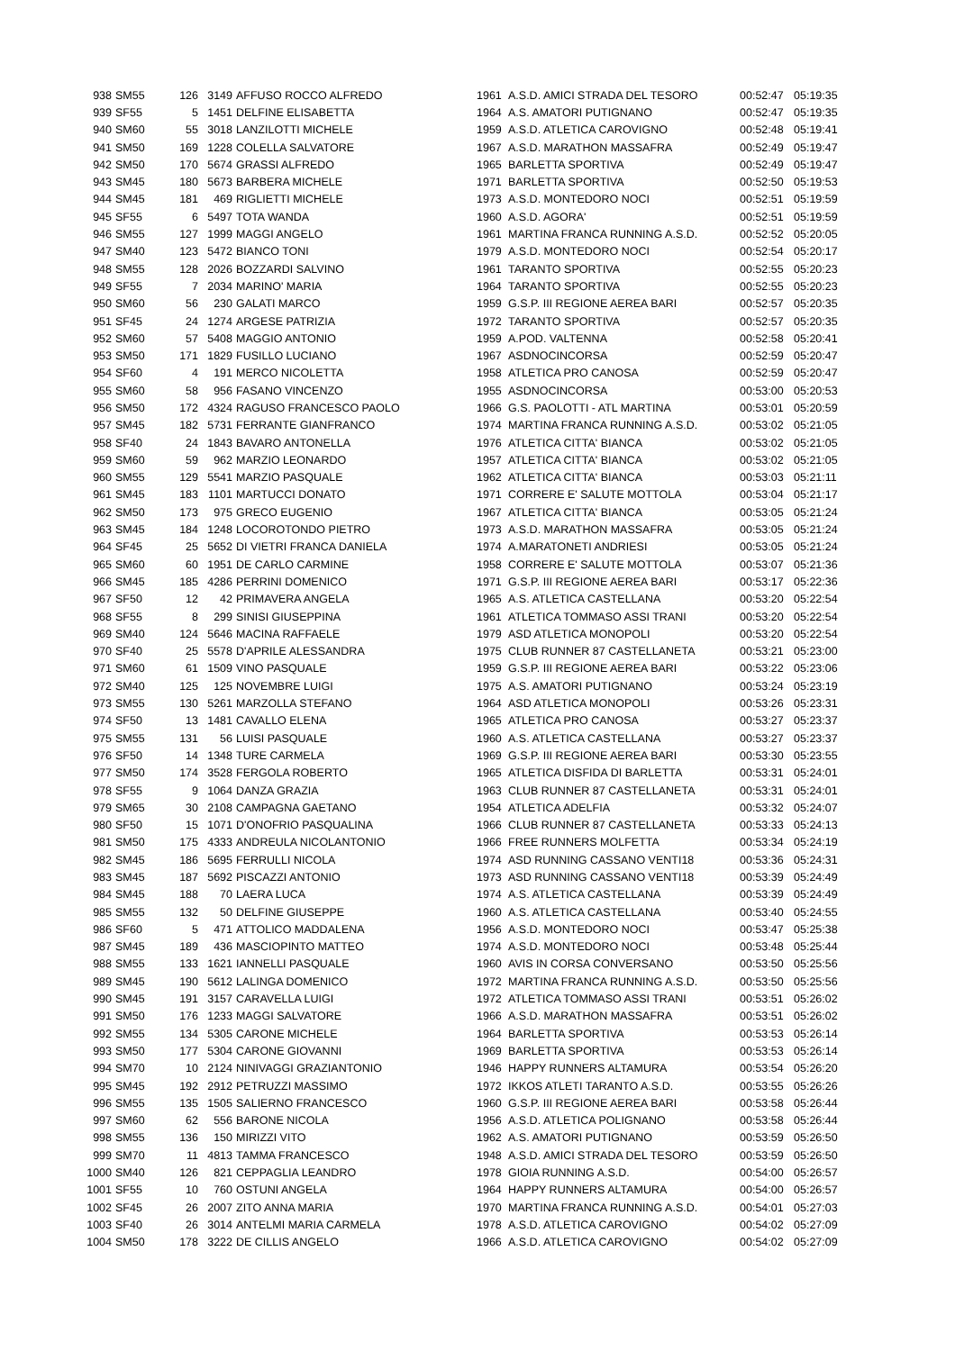| 938 | SM55 | 126 | 3149 | AFFUSO ROCCO ALFREDO | 1961 | A.S.D. AMICI STRADA DEL TESORO | 00:52:47 | 05:19:35 |
| 939 | SF55 | 5 | 1451 | DELFINE ELISABETTA | 1964 | A.S. AMATORI PUTIGNANO | 00:52:47 | 05:19:35 |
| 940 | SM60 | 55 | 3018 | LANZILOTTI MICHELE | 1959 | A.S.D. ATLETICA CAROVIGNO | 00:52:48 | 05:19:41 |
| 941 | SM50 | 169 | 1228 | COLELLA SALVATORE | 1967 | A.S.D. MARATHON MASSAFRA | 00:52:49 | 05:19:47 |
| 942 | SM50 | 170 | 5674 | GRASSI ALFREDO | 1965 | BARLETTA SPORTIVA | 00:52:49 | 05:19:47 |
| 943 | SM45 | 180 | 5673 | BARBERA MICHELE | 1971 | BARLETTA SPORTIVA | 00:52:50 | 05:19:53 |
| 944 | SM45 | 181 | 469 | RIGLIETTI MICHELE | 1973 | A.S.D. MONTEDORO NOCI | 00:52:51 | 05:19:59 |
| 945 | SF55 | 6 | 5497 | TOTA WANDA | 1960 | A.S.D. AGORA' | 00:52:51 | 05:19:59 |
| 946 | SM55 | 127 | 1999 | MAGGI ANGELO | 1961 | MARTINA FRANCA RUNNING A.S.D. | 00:52:52 | 05:20:05 |
| 947 | SM40 | 123 | 5472 | BIANCO TONI | 1979 | A.S.D. MONTEDORO NOCI | 00:52:54 | 05:20:17 |
| 948 | SM55 | 128 | 2026 | BOZZARDI SALVINO | 1961 | TARANTO SPORTIVA | 00:52:55 | 05:20:23 |
| 949 | SF55 | 7 | 2034 | MARINO' MARIA | 1964 | TARANTO SPORTIVA | 00:52:55 | 05:20:23 |
| 950 | SM60 | 56 | 230 | GALATI MARCO | 1959 | G.S.P. III REGIONE AEREA BARI | 00:52:57 | 05:20:35 |
| 951 | SF45 | 24 | 1274 | ARGESE PATRIZIA | 1972 | TARANTO SPORTIVA | 00:52:57 | 05:20:35 |
| 952 | SM60 | 57 | 5408 | MAGGIO ANTONIO | 1959 | A.POD. VALTENNA | 00:52:58 | 05:20:41 |
| 953 | SM50 | 171 | 1829 | FUSILLO LUCIANO | 1967 | ASDNOCINCORSA | 00:52:59 | 05:20:47 |
| 954 | SF60 | 4 | 191 | MERCO NICOLETTA | 1958 | ATLETICA PRO CANOSA | 00:52:59 | 05:20:47 |
| 955 | SM60 | 58 | 956 | FASANO VINCENZO | 1955 | ASDNOCINCORSA | 00:53:00 | 05:20:53 |
| 956 | SM50 | 172 | 4324 | RAGUSO FRANCESCO PAOLO | 1966 | G.S. PAOLOTTI - ATL MARTINA | 00:53:01 | 05:20:59 |
| 957 | SM45 | 182 | 5731 | FERRANTE GIANFRANCO | 1974 | MARTINA FRANCA RUNNING A.S.D. | 00:53:02 | 05:21:05 |
| 958 | SF40 | 24 | 1843 | BAVARO ANTONELLA | 1976 | ATLETICA CITTA' BIANCA | 00:53:02 | 05:21:05 |
| 959 | SM60 | 59 | 962 | MARZIO LEONARDO | 1957 | ATLETICA CITTA' BIANCA | 00:53:02 | 05:21:05 |
| 960 | SM55 | 129 | 5541 | MARZIO PASQUALE | 1962 | ATLETICA CITTA' BIANCA | 00:53:03 | 05:21:11 |
| 961 | SM45 | 183 | 1101 | MARTUCCI DONATO | 1971 | CORRERE E' SALUTE MOTTOLA | 00:53:04 | 05:21:17 |
| 962 | SM50 | 173 | 975 | GRECO EUGENIO | 1967 | ATLETICA CITTA' BIANCA | 00:53:05 | 05:21:24 |
| 963 | SM45 | 184 | 1248 | LOCOROTONDO PIETRO | 1973 | A.S.D. MARATHON MASSAFRA | 00:53:05 | 05:21:24 |
| 964 | SF45 | 25 | 5652 | DI VIETRI FRANCA DANIELA | 1974 | A.MARATONETI ANDRIESI | 00:53:05 | 05:21:24 |
| 965 | SM60 | 60 | 1951 | DE CARLO CARMINE | 1958 | CORRERE E' SALUTE MOTTOLA | 00:53:07 | 05:21:36 |
| 966 | SM45 | 185 | 4286 | PERRINI DOMENICO | 1971 | G.S.P. III REGIONE AEREA BARI | 00:53:17 | 05:22:36 |
| 967 | SF50 | 12 | 42 | PRIMAVERA ANGELA | 1965 | A.S. ATLETICA CASTELLANA | 00:53:20 | 05:22:54 |
| 968 | SF55 | 8 | 299 | SINISI GIUSEPPINA | 1961 | ATLETICA TOMMASO ASSI TRANI | 00:53:20 | 05:22:54 |
| 969 | SM40 | 124 | 5646 | MACINA RAFFAELE | 1979 | ASD ATLETICA MONOPOLI | 00:53:20 | 05:22:54 |
| 970 | SF40 | 25 | 5578 | D'APRILE ALESSANDRA | 1975 | CLUB RUNNER 87 CASTELLANETA | 00:53:21 | 05:23:00 |
| 971 | SM60 | 61 | 1509 | VINO PASQUALE | 1959 | G.S.P. III REGIONE AEREA BARI | 00:53:22 | 05:23:06 |
| 972 | SM40 | 125 | 125 | NOVEMBRE LUIGI | 1975 | A.S. AMATORI PUTIGNANO | 00:53:24 | 05:23:19 |
| 973 | SM55 | 130 | 5261 | MARZOLLA STEFANO | 1964 | ASD ATLETICA MONOPOLI | 00:53:26 | 05:23:31 |
| 974 | SF50 | 13 | 1481 | CAVALLO ELENA | 1965 | ATLETICA PRO CANOSA | 00:53:27 | 05:23:37 |
| 975 | SM55 | 131 | 56 | LUISI PASQUALE | 1960 | A.S. ATLETICA CASTELLANA | 00:53:27 | 05:23:37 |
| 976 | SF50 | 14 | 1348 | TURE CARMELA | 1969 | G.S.P. III REGIONE AEREA BARI | 00:53:30 | 05:23:55 |
| 977 | SM50 | 174 | 3528 | FERGOLA ROBERTO | 1965 | ATLETICA DISFIDA DI BARLETTA | 00:53:31 | 05:24:01 |
| 978 | SF55 | 9 | 1064 | DANZA GRAZIA | 1963 | CLUB RUNNER 87 CASTELLANETA | 00:53:31 | 05:24:01 |
| 979 | SM65 | 30 | 2108 | CAMPAGNA GAETANO | 1954 | ATLETICA ADELFIA | 00:53:32 | 05:24:07 |
| 980 | SF50 | 15 | 1071 | D'ONOFRIO PASQUALINA | 1966 | CLUB RUNNER 87 CASTELLANETA | 00:53:33 | 05:24:13 |
| 981 | SM50 | 175 | 4333 | ANDREULA NICOLANTONIO | 1966 | FREE RUNNERS MOLFETTA | 00:53:34 | 05:24:19 |
| 982 | SM45 | 186 | 5695 | FERRULLI NICOLA | 1974 | ASD RUNNING CASSANO VENTI18 | 00:53:36 | 05:24:31 |
| 983 | SM45 | 187 | 5692 | PISCAZZI ANTONIO | 1973 | ASD RUNNING CASSANO VENTI18 | 00:53:39 | 05:24:49 |
| 984 | SM45 | 188 | 70 | LAERA LUCA | 1974 | A.S. ATLETICA CASTELLANA | 00:53:39 | 05:24:49 |
| 985 | SM55 | 132 | 50 | DELFINE GIUSEPPE | 1960 | A.S. ATLETICA CASTELLANA | 00:53:40 | 05:24:55 |
| 986 | SF60 | 5 | 471 | ATTOLICO MADDALENA | 1956 | A.S.D. MONTEDORO NOCI | 00:53:47 | 05:25:38 |
| 987 | SM45 | 189 | 436 | MASCIOPINTO MATTEO | 1974 | A.S.D. MONTEDORO NOCI | 00:53:48 | 05:25:44 |
| 988 | SM55 | 133 | 1621 | IANNELLI PASQUALE | 1960 | AVIS IN CORSA CONVERSANO | 00:53:50 | 05:25:56 |
| 989 | SM45 | 190 | 5612 | LALINGA DOMENICO | 1972 | MARTINA FRANCA RUNNING A.S.D. | 00:53:50 | 05:25:56 |
| 990 | SM45 | 191 | 3157 | CARAVELLA LUIGI | 1972 | ATLETICA TOMMASO ASSI TRANI | 00:53:51 | 05:26:02 |
| 991 | SM50 | 176 | 1233 | MAGGI SALVATORE | 1966 | A.S.D. MARATHON MASSAFRA | 00:53:51 | 05:26:02 |
| 992 | SM55 | 134 | 5305 | CARONE MICHELE | 1964 | BARLETTA SPORTIVA | 00:53:53 | 05:26:14 |
| 993 | SM50 | 177 | 5304 | CARONE GIOVANNI | 1969 | BARLETTA SPORTIVA | 00:53:53 | 05:26:14 |
| 994 | SM70 | 10 | 2124 | NINIVAGGI GRAZIANTONIO | 1946 | HAPPY RUNNERS ALTAMURA | 00:53:54 | 05:26:20 |
| 995 | SM45 | 192 | 2912 | PETRUZZI MASSIMO | 1972 | IKKOS ATLETI TARANTO A.S.D. | 00:53:55 | 05:26:26 |
| 996 | SM55 | 135 | 1505 | SALIERNO FRANCESCO | 1960 | G.S.P. III REGIONE AEREA BARI | 00:53:58 | 05:26:44 |
| 997 | SM60 | 62 | 556 | BARONE NICOLA | 1956 | A.S.D. ATLETICA POLIGNANO | 00:53:58 | 05:26:44 |
| 998 | SM55 | 136 | 150 | MIRIZZI VITO | 1962 | A.S. AMATORI PUTIGNANO | 00:53:59 | 05:26:50 |
| 999 | SM70 | 11 | 4813 | TAMMA FRANCESCO | 1948 | A.S.D. AMICI STRADA DEL TESORO | 00:53:59 | 05:26:50 |
| 1000 | SM40 | 126 | 821 | CEPPAGLIA LEANDRO | 1978 | GIOIA RUNNING A.S.D. | 00:54:00 | 05:26:57 |
| 1001 | SF55 | 10 | 760 | OSTUNI ANGELA | 1964 | HAPPY RUNNERS ALTAMURA | 00:54:00 | 05:26:57 |
| 1002 | SF45 | 26 | 2007 | ZITO ANNA MARIA | 1970 | MARTINA FRANCA RUNNING A.S.D. | 00:54:01 | 05:27:03 |
| 1003 | SF40 | 26 | 3014 | ANTELMI MARIA CARMELA | 1978 | A.S.D. ATLETICA CAROVIGNO | 00:54:02 | 05:27:09 |
| 1004 | SM50 | 178 | 3222 | DE CILLIS ANGELO | 1966 | A.S.D. ATLETICA CAROVIGNO | 00:54:02 | 05:27:09 |